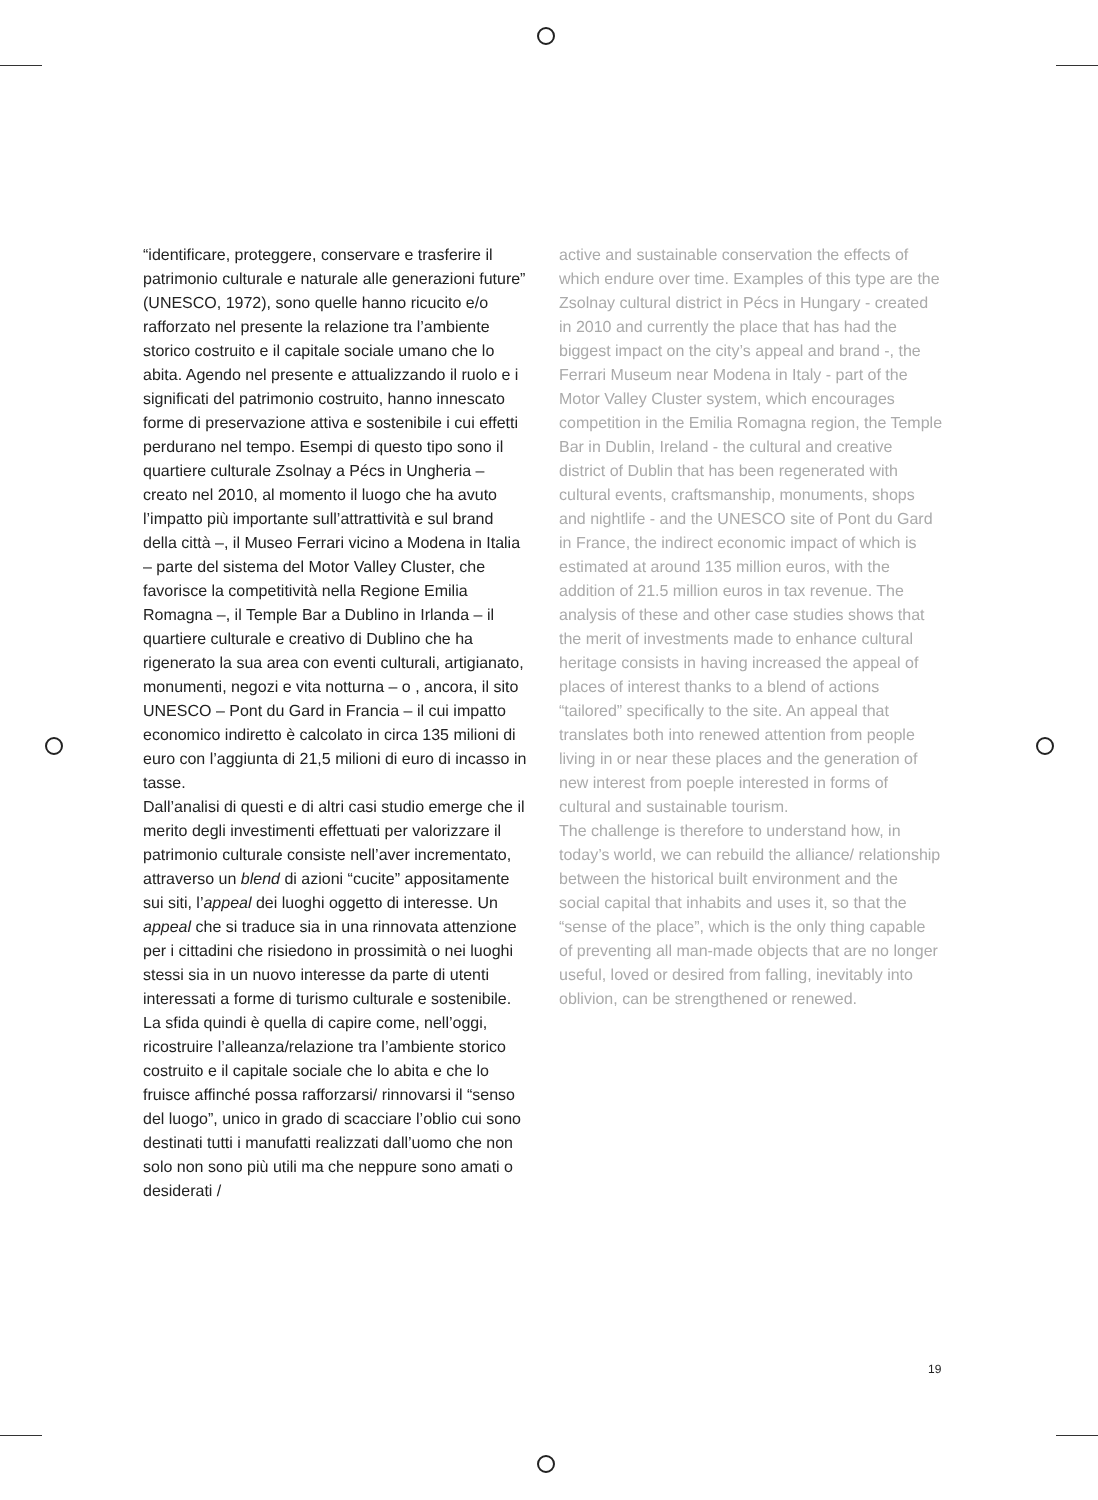“identificare, proteggere, conservare e trasferire il patrimonio culturale e naturale alle generazioni future” (UNESCO, 1972), sono quelle hanno ricucito e/o rafforzato nel presente la relazione tra l’ambiente storico costruito e il capitale sociale umano che lo abita. Agendo nel presente e attualizzando il ruolo e i significati del patrimonio costruito, hanno innescato forme di preservazione attiva e sostenibile i cui effetti perdurano nel tempo. Esempi di questo tipo sono il quartiere culturale Zsolnay a Pécs in Ungheria – creato nel 2010, al momento il luogo che ha avuto l’impatto più importante sull’attrattività e sul brand della città –, il Museo Ferrari vicino a Modena in Italia – parte del sistema del Motor Valley Cluster, che favorisce la competitività nella Regione Emilia Romagna –, il Temple Bar a Dublino in Irlanda – il quartiere culturale e creativo di Dublino che ha rigenerato la sua area con eventi culturali, artigianato, monumenti, negozi e vita notturna – o , ancora, il sito UNESCO – Pont du Gard in Francia – il cui impatto economico indiretto è calcolato in circa 135 milioni di euro con l’aggiunta di 21,5 milioni di euro di incasso in tasse.
Dall’analisi di questi e di altri casi studio emerge che il merito degli investimenti effettuati per valorizzare il patrimonio culturale consiste nell’aver incrementato, attraverso un blend di azioni “cucite” appositamente sui siti, l’appeal dei luoghi oggetto di interesse. Un appeal che si traduce sia in una rinnovata attenzione per i cittadini che risiedono in prossimità o nei luoghi stessi sia in un nuovo interesse da parte di utenti interessati a forme di turismo culturale e sostenibile.
La sfida quindi è quella di capire come, nell’oggi, ricostruire l’alleanza/relazione tra l’ambiente storico costruito e il capitale sociale che lo abita e che lo fruisce affinché possa rafforzarsi/ rinnovarsi il “senso del luogo”, unico in grado di scacciare l’oblio cui sono destinati tutti i manufatti realizzati dall’uomo che non solo non sono più utili ma che neppure sono amati o desiderati /
active and sustainable conservation the effects of which endure over time. Examples of this type are the Zsolnay cultural district in Pécs in Hungary - created in 2010 and currently the place that has had the biggest impact on the city’s appeal and brand -, the Ferrari Museum near Modena in Italy - part of the Motor Valley Cluster system, which encourages competition in the Emilia Romagna region, the Temple Bar in Dublin, Ireland - the cultural and creative district of Dublin that has been regenerated with cultural events, craftsmanship, monuments, shops and nightlife - and the UNESCO site of Pont du Gard in France, the indirect economic impact of which is estimated at around 135 million euros, with the addition of 21.5 million euros in tax revenue. The analysis of these and other case studies shows that the merit of investments made to enhance cultural heritage consists in having increased the appeal of places of interest thanks to a blend of actions “tailored” specifically to the site. An appeal that translates both into renewed attention from people living in or near these places and the generation of new interest from poeple interested in forms of cultural and sustainable tourism.
The challenge is therefore to understand how, in today’s world, we can rebuild the alliance/ relationship between the historical built environment and the social capital that inhabits and uses it, so that the “sense of the place”, which is the only thing capable of preventing all man-made objects that are no longer useful, loved or desired from falling, inevitably into oblivion, can be strengthened or renewed.
19